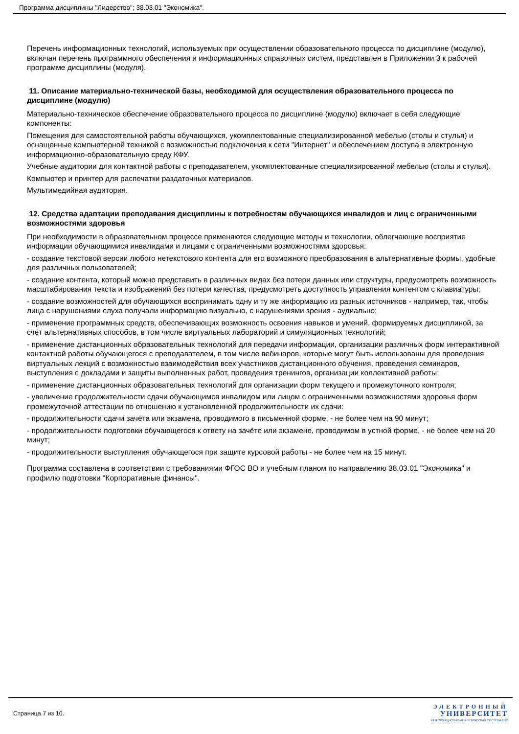Программа дисциплины "Лидерство"; 38.03.01 "Экономика".
Перечень информационных технологий, используемых при осуществлении образовательного процесса по дисциплине (модулю), включая перечень программного обеспечения и информационных справочных систем, представлен в Приложении 3 к рабочей программе дисциплины (модуля).
11. Описание материально-технической базы, необходимой для осуществления образовательного процесса по дисциплине (модулю)
Материально-техническое обеспечение образовательного процесса по дисциплине (модулю) включает в себя следующие компоненты:
Помещения для самостоятельной работы обучающихся, укомплектованные специализированной мебелью (столы и стулья) и оснащенные компьютерной техникой с возможностью подключения к сети "Интернет" и обеспечением доступа в электронную информационно-образовательную среду КФУ.
Учебные аудитории для контактной работы с преподавателем, укомплектованные специализированной мебелью (столы и стулья).
Компьютер и принтер для распечатки раздаточных материалов.
Мультимедийная аудитория.
12. Средства адаптации преподавания дисциплины к потребностям обучающихся инвалидов и лиц с ограниченными возможностями здоровья
При необходимости в образовательном процессе применяются следующие методы и технологии, облегчающие восприятие информации обучающимися инвалидами и лицами с ограниченными возможностями здоровья:
- создание текстовой версии любого нетекстового контента для его возможного преобразования в альтернативные формы, удобные для различных пользователей;
- создание контента, который можно представить в различных видах без потери данных или структуры, предусмотреть возможность масштабирования текста и изображений без потери качества, предусмотреть доступность управления контентом с клавиатуры;
- создание возможностей для обучающихся воспринимать одну и ту же информацию из разных источников - например, так, чтобы лица с нарушениями слуха получали информацию визуально, с нарушениями зрения - аудиально;
- применение программных средств, обеспечивающих возможность освоения навыков и умений, формируемых дисциплиной, за счёт альтернативных способов, в том числе виртуальных лабораторий и симуляционных технологий;
- применение дистанционных образовательных технологий для передачи информации, организации различных форм интерактивной контактной работы обучающегося с преподавателем, в том числе вебинаров, которые могут быть использованы для проведения виртуальных лекций с возможностью взаимодействия всех участников дистанционного обучения, проведения семинаров, выступления с докладами и защиты выполненных работ, проведения тренингов, организации коллективной работы;
- применение дистанционных образовательных технологий для организации форм текущего и промежуточного контроля;
- увеличение продолжительности сдачи обучающимся инвалидом или лицом с ограниченными возможностями здоровья форм промежуточной аттестации по отношению к установленной продолжительности их сдачи:
- продолжительности сдачи зачёта или экзамена, проводимого в письменной форме, - не более чем на 90 минут;
- продолжительности подготовки обучающегося к ответу на зачёте или экзамене, проводимом в устной форме, - не более чем на 20 минут;
- продолжительности выступления обучающегося при защите курсовой работы - не более чем на 15 минут.
Программа составлена в соответствии с требованиями ФГОС ВО и учебным планом по направлению 38.03.01 "Экономика" и профилю подготовки "Корпоративные финансы".
Страница 7 из 10.
ЭЛЕКТРОННЫЙ
УНИВЕРСИТЕТ
ИНФОРМАЦИОННО-АНАЛИТИЧЕСКАЯ СИСТЕМА КФУ